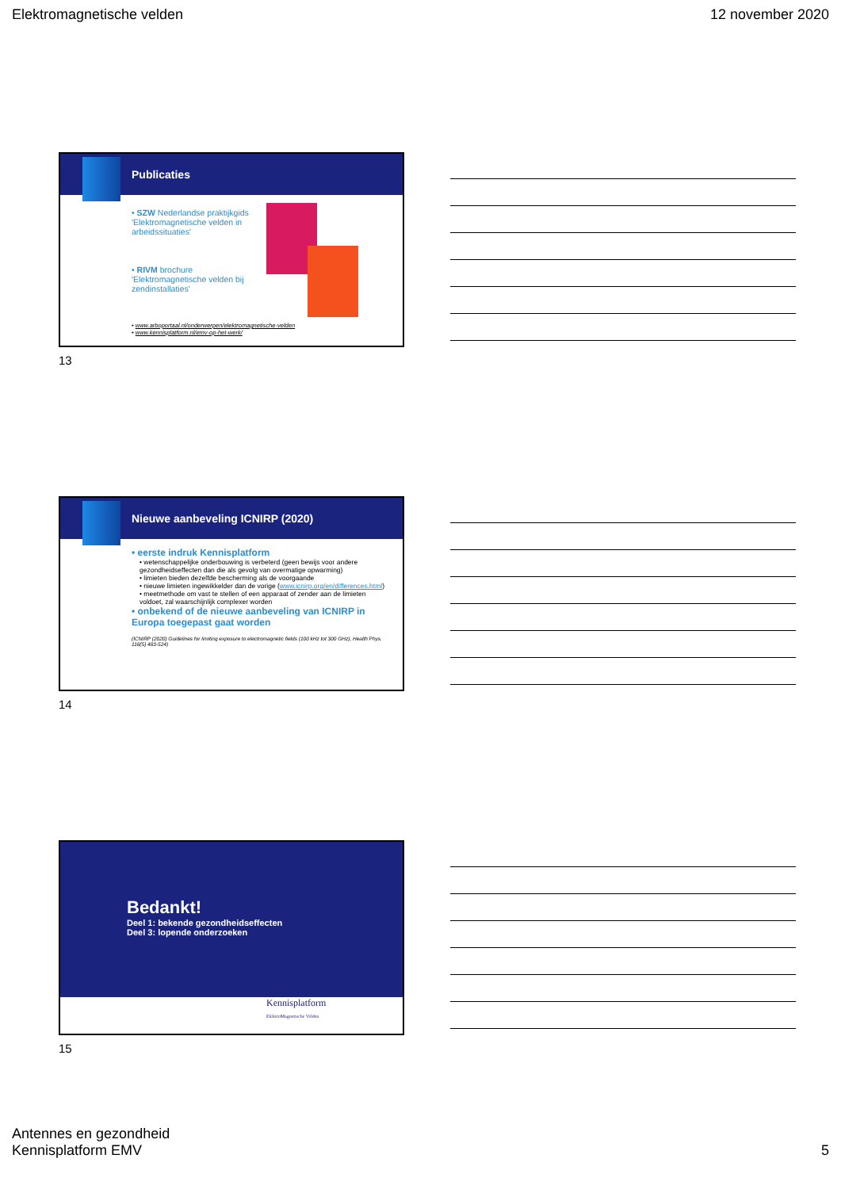Elektromagnetische velden 12 november 2020
Publicaties
• SZW Nederlandse praktijkgids 'Elektromagnetische velden in arbeidssituaties'
• RIVM brochure 'Elektromagnetische velden bij zendinstallaties'
• www.arboportaal.nl/onderwerpen/elektromagnetische-velden
• www.kennisplatform.nl/emv-op-het-werk/
13
Nieuwe aanbeveling ICNIRP (2020)
• eerste indruk Kennisplatform
• wetenschappelijke onderbouwing is verbeterd (geen bewijs voor andere gezondheidseffecten dan die als gevolg van overmatige opwarming)
• limieten bieden dezelfde bescherming als de voorgaande
• nieuwe limieten ingewikkelder dan de vorige (www.icnirp.org/en/differences.html)
• meetmethode om vast te stellen of een apparaat of zender aan de limieten voldoet, zal waarschijnlijk complexer worden
• onbekend of de nieuwe aanbeveling van ICNIRP in Europa toegepast gaat worden
(ICNIRP (2020) Guidelines for limiting exposure to electromagnetic fields (100 kHz tot 300 GHz), Health Phys. 118(5) 483-524)
14
Bedankt!
Deel 1: bekende gezondheidseffecten
Deel 3: lopende onderzoeken
Kennisplatform
ElektroMagnetische Velden
15
Antennes en gezondheid
Kennisplatform EMV 5